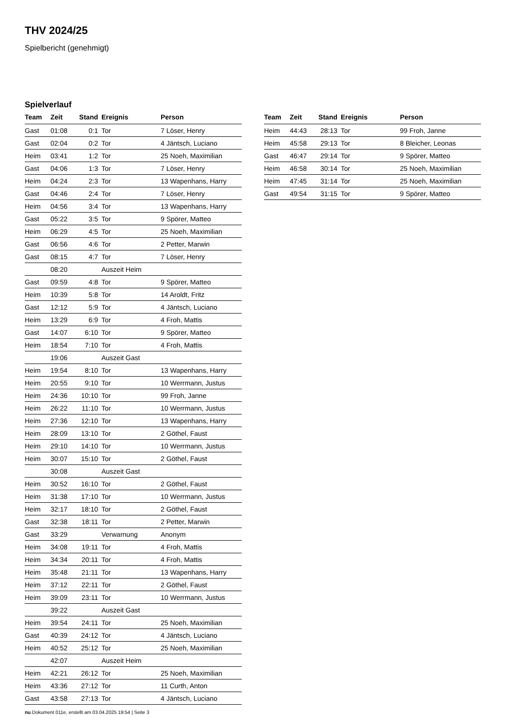THV 2024/25
Spielbericht (genehmigt)
Spielverlauf
| Team | Zeit | Stand | Ereignis | Person |
| --- | --- | --- | --- | --- |
| Gast | 01:08 | 0:1 | Tor | 7 Löser, Henry |
| Gast | 02:04 | 0:2 | Tor | 4 Jäntsch, Luciano |
| Heim | 03:41 | 1:2 | Tor | 25 Noeh, Maximilian |
| Gast | 04:06 | 1:3 | Tor | 7 Löser, Henry |
| Heim | 04:24 | 2:3 | Tor | 13 Wapenhans, Harry |
| Gast | 04:46 | 2:4 | Tor | 7 Löser, Henry |
| Heim | 04:56 | 3:4 | Tor | 13 Wapenhans, Harry |
| Gast | 05:22 | 3:5 | Tor | 9 Spörer, Matteo |
| Heim | 06:29 | 4:5 | Tor | 25 Noeh, Maximilian |
| Gast | 06:56 | 4:6 | Tor | 2 Petter, Marwin |
| Gast | 08:15 | 4:7 | Tor | 7 Löser, Henry |
| | 08:20 | | Auszeit Heim | |
| Gast | 09:59 | 4:8 | Tor | 9 Spörer, Matteo |
| Heim | 10:39 | 5:8 | Tor | 14 Aroldt, Fritz |
| Gast | 12:12 | 5:9 | Tor | 4 Jäntsch, Luciano |
| Heim | 13:29 | 6:9 | Tor | 4 Froh, Mattis |
| Gast | 14:07 | 6:10 | Tor | 9 Spörer, Matteo |
| Heim | 18:54 | 7:10 | Tor | 4 Froh, Mattis |
| | 19:06 | | Auszeit Gast | |
| Heim | 19:54 | 8:10 | Tor | 13 Wapenhans, Harry |
| Heim | 20:55 | 9:10 | Tor | 10 Werrmann, Justus |
| Heim | 24:36 | 10:10 | Tor | 99 Froh, Janne |
| Heim | 26:22 | 11:10 | Tor | 10 Werrmann, Justus |
| Heim | 27:36 | 12:10 | Tor | 13 Wapenhans, Harry |
| Heim | 28:09 | 13:10 | Tor | 2 Göthel, Faust |
| Heim | 29:10 | 14:10 | Tor | 10 Werrmann, Justus |
| Heim | 30:07 | 15:10 | Tor | 2 Göthel, Faust |
| | 30:08 | | Auszeit Gast | |
| Heim | 30:52 | 16:10 | Tor | 2 Göthel, Faust |
| Heim | 31:38 | 17:10 | Tor | 10 Werrmann, Justus |
| Heim | 32:17 | 18:10 | Tor | 2 Göthel, Faust |
| Gast | 32:38 | 18:11 | Tor | 2 Petter, Marwin |
| Gast | 33:29 | | Verwarnung | Anonym |
| Heim | 34:08 | 19:11 | Tor | 4 Froh, Mattis |
| Heim | 34:34 | 20:11 | Tor | 4 Froh, Mattis |
| Heim | 35:48 | 21:11 | Tor | 13 Wapenhans, Harry |
| Heim | 37:12 | 22:11 | Tor | 2 Göthel, Faust |
| Heim | 39:09 | 23:11 | Tor | 10 Werrmann, Justus |
| | 39:22 | | Auszeit Gast | |
| Heim | 39:54 | 24:11 | Tor | 25 Noeh, Maximilian |
| Gast | 40:39 | 24:12 | Tor | 4 Jäntsch, Luciano |
| Heim | 40:52 | 25:12 | Tor | 25 Noeh, Maximilian |
| | 42:07 | | Auszeit Heim | |
| Heim | 42:21 | 26:12 | Tor | 25 Noeh, Maximilian |
| Heim | 43:36 | 27:12 | Tor | 11 Curth, Anton |
| Gast | 43:58 | 27:13 | Tor | 4 Jäntsch, Luciano |
| Team | Zeit | Stand | Ereignis | Person |
| --- | --- | --- | --- | --- |
| Heim | 44:43 | 28:13 | Tor | 99 Froh, Janne |
| Heim | 45:58 | 29:13 | Tor | 8 Bleicher, Leonas |
| Gast | 46:47 | 29:14 | Tor | 9 Spörer, Matteo |
| Heim | 46:58 | 30:14 | Tor | 25 Noeh, Maximilian |
| Heim | 47:45 | 31:14 | Tor | 25 Noeh, Maximilian |
| Gast | 49:54 | 31:15 | Tor | 9 Spörer, Matteo |
nu.Dokument 011e, erstellt am 03.04.2025 19:54 | Seite 3